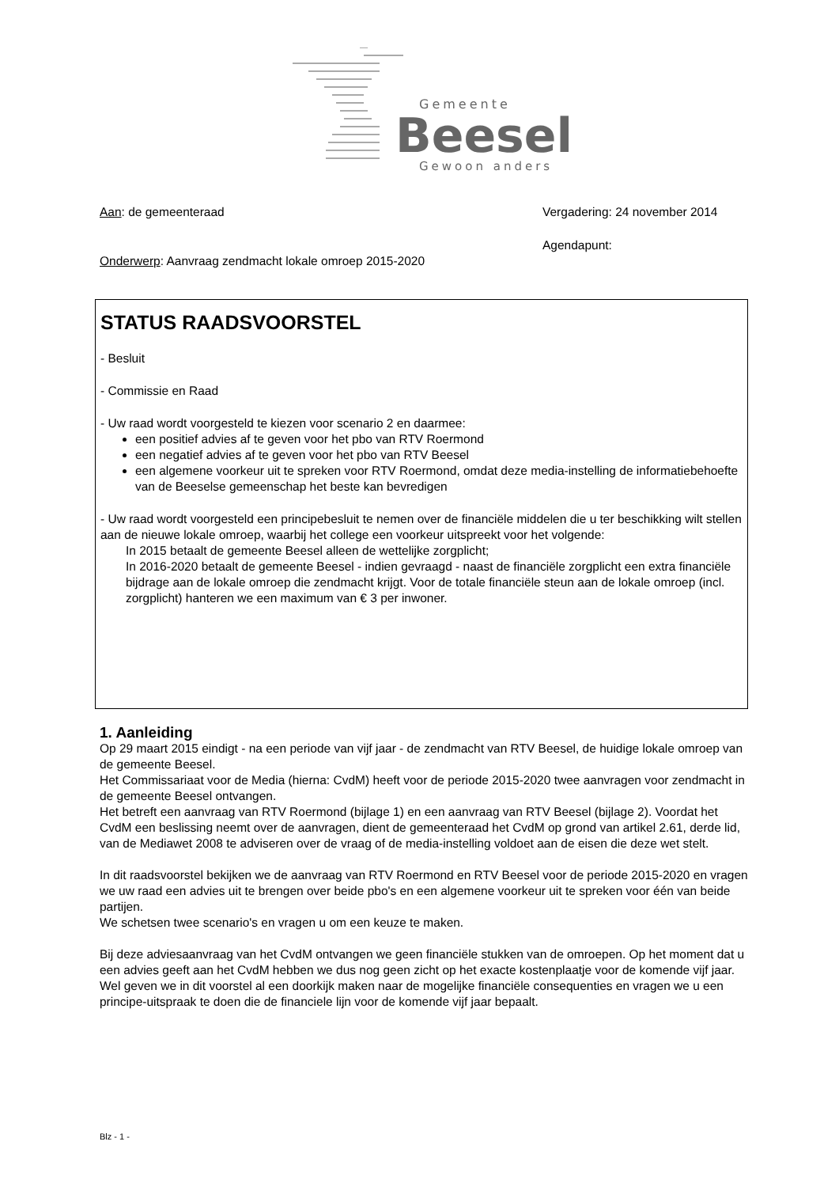Gemeente
Beesel
Gewoon anders
Aan: de gemeenteraad Vergadering: 24 november 2014
Onderwerp: Aanvraag zendmacht lokale omroep 2015-2020 Agendapunt:
STATUS RAADSVOORSTEL
- Besluit
- Commissie en Raad
- Uw raad wordt voorgesteld te kiezen voor scenario 2 en daarmee:
een positief advies af te geven voor het pbo van RTV Roermond
een negatief advies af te geven voor het pbo van RTV Beesel
een algemene voorkeur uit te spreken voor RTV Roermond, omdat deze media-instelling de informatiebehoefte van de Beeselse gemeenschap het beste kan bevredigen
- Uw raad wordt voorgesteld een principebesluit te nemen over de financiële middelen die u ter beschikking wilt stellen aan de nieuwe lokale omroep, waarbij het college een voorkeur uitspreekt voor het volgende:
In 2015 betaalt de gemeente Beesel alleen de wettelijke zorgplicht;
In 2016-2020 betaalt de gemeente Beesel - indien gevraagd - naast de financiële zorgplicht een extra financiële bijdrage aan de lokale omroep die zendmacht krijgt. Voor de totale financiële steun aan de lokale omroep (incl. zorgplicht) hanteren we een maximum van € 3 per inwoner.
1. Aanleiding
Op 29 maart 2015 eindigt - na een periode van vijf jaar - de zendmacht van RTV Beesel, de huidige lokale omroep van de gemeente Beesel.
Het Commissariaat voor de Media (hierna: CvdM) heeft voor de periode 2015-2020 twee aanvragen voor zendmacht in de gemeente Beesel ontvangen.
Het betreft een aanvraag van RTV Roermond (bijlage 1) en een aanvraag van RTV Beesel (bijlage 2). Voordat het CvdM een beslissing neemt over de aanvragen, dient de gemeenteraad het CvdM op grond van artikel 2.61, derde lid, van de Mediawet 2008 te adviseren over de vraag of de media-instelling voldoet aan de eisen die deze wet stelt.
In dit raadsvoorstel bekijken we de aanvraag van RTV Roermond en RTV Beesel voor de periode 2015-2020 en vragen we uw raad een advies uit te brengen over beide pbo's en een algemene voorkeur uit te spreken voor één van beide partijen.
We schetsen twee scenario's en vragen u om een keuze te maken.
Bij deze adviesaanvraag van het CvdM ontvangen we geen financiële stukken van de omroepen. Op het moment dat u een advies geeft aan het CvdM hebben we dus nog geen zicht op het exacte kostenplaatje voor de komende vijf jaar. Wel geven we in dit voorstel al een doorkijk maken naar de mogelijke financiële consequenties en vragen we u een principe-uitspraak te doen die de financiele lijn voor de komende vijf jaar bepaalt.
Blz - 1 -